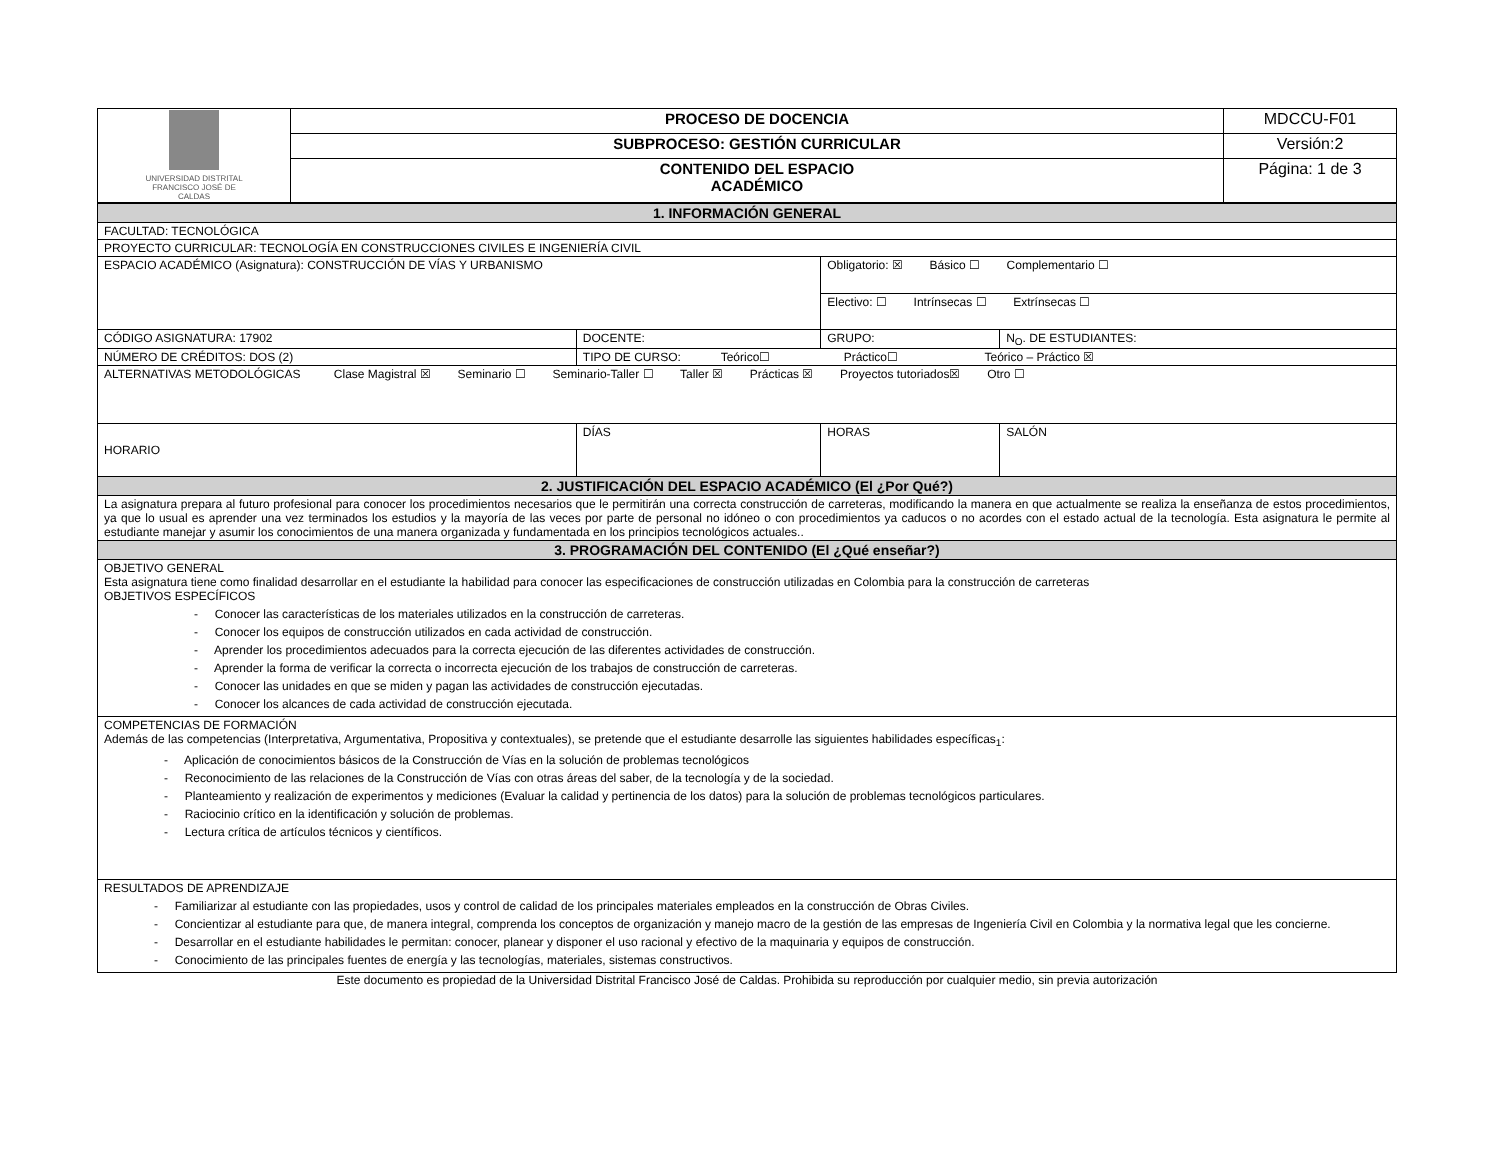| UNIVERSIDAD DISTRITAL FRANCISCO JOSÉ DE CALDAS | PROCESO DE DOCENCIA | MDCCU-F01 |
| | SUBPROCESO: GESTIÓN CURRICULAR | Versión:2 |
| | CONTENIDO DEL ESPACIO ACADÉMICO | Página: 1 de 3 |
| 1. INFORMACIÓN GENERAL | | | | |
| FACULTAD: TECNOLÓGICA | | | | |
| PROYECTO CURRICULAR: TECNOLOGÍA EN CONSTRUCCIONES CIVILES E INGENIERÍA CIVIL | | | | |
| ESPACIO ACADÉMICO (Asignatura): CONSTRUCCIÓN DE VÍAS Y URBANISMO | | | Obligatorio: ☒ Básico ☐ Complementario ☐ | |
| | | | Electivo: ☐ Intrínsecas ☐ Extrínsecas ☐ | |
| CÓDIGO ASIGNATURA: 17902 | | DOCENTE: | GRUPO: | N<sub>O</sub>. DE ESTUDIANTES: |
| NÚMERO DE CRÉDITOS: DOS (2) | | TIPO DE CURSO: Teórico☐ Práctico☐ Teórico – Práctico ☒ | | |
| ALTERNATIVAS METODOLÓGICAS Clase Magistral ☒ Seminario ☐ Seminario-Taller ☐ Taller ☒ Prácticas ☒ Proyectos tutoriados☒ Otro ☐ | | | | |
| HORARIO | DÍAS | | HORAS | SALÓN |
| 2. JUSTIFICACIÓN DEL ESPACIO ACADÉMICO (El ¿Por Qué?) | | | | |
| La asignatura prepara al futuro profesional para conocer los procedimientos necesarios que le permitirán una correcta construcción de carreteras, modificando la manera en que actualmente se realiza la enseñanza de estos procedimientos, ya que lo usual es aprender una vez terminados los estudios y la mayoría de las veces por parte de personal no idóneo o con procedimientos ya caducos o no acordes con el estado actual de la tecnología. Esta asignatura le permite al estudiante manejar y asumir los conocimientos de una manera organizada y fundamentada en los principios tecnológicos actuales.. | | | | |
| 3. PROGRAMACIÓN DEL CONTENIDO (El ¿Qué enseñar?) | | | | |
| OBJETIVO GENERAL Esta asignatura tiene como finalidad desarrollar en el estudiante la habilidad para conocer las especificaciones de construcción utilizadas en Colombia para la construcción de carreteras OBJETIVOS ESPECÍFICOS - Conocer las características de los materiales utilizados en la construcción de carreteras. - Conocer los equipos de construcción utilizados en cada actividad de construcción. - Aprender los procedimientos adecuados para la correcta ejecución de las diferentes actividades de construcción. - Aprender la forma de verificar la correcta o incorrecta ejecución de los trabajos de construcción de carreteras. - Conocer las unidades en que se miden y pagan las actividades de construcción ejecutadas. - Conocer los alcances de cada actividad de construcción ejecutada. | | | | |
| COMPETENCIAS DE FORMACIÓN Además de las competencias (Interpretativa, Argumentativa, Propositiva y contextuales), se pretende que el estudiante desarrolle las siguientes habilidades específicas<sub>1</sub>: - Aplicación de conocimientos básicos de la Construcción de Vías en la solución de problemas tecnológicos - Reconocimiento de las relaciones de la Construcción de Vías con otras áreas del saber, de la tecnología y de la sociedad. - Planteamiento y realización de experimentos y mediciones (Evaluar la calidad y pertinencia de los datos) para la solución de problemas tecnológicos particulares. - Raciocinio crítico en la identificación y solución de problemas. - Lectura crítica de artículos técnicos y científicos. | | | | |
| RESULTADOS DE APRENDIZAJE - Familiarizar al estudiante con las propiedades, usos y control de calidad de los principales materiales empleados en la construcción de Obras Civiles. - Concientizar al estudiante para que, de manera integral, comprenda los conceptos de organización y manejo macro de la gestión de las empresas de Ingeniería Civil en Colombia y la normativa legal que les concierne. - Desarrollar en el estudiante habilidades le permitan: conocer, planear y disponer el uso racional y efectivo de la maquinaria y equipos de construcción. - Conocimiento de las principales fuentes de energía y las tecnologías, materiales, sistemas constructivos. | | | | |
Este documento es propiedad de la Universidad Distrital Francisco José de Caldas. Prohibida su reproducción por cualquier medio, sin previa autorización